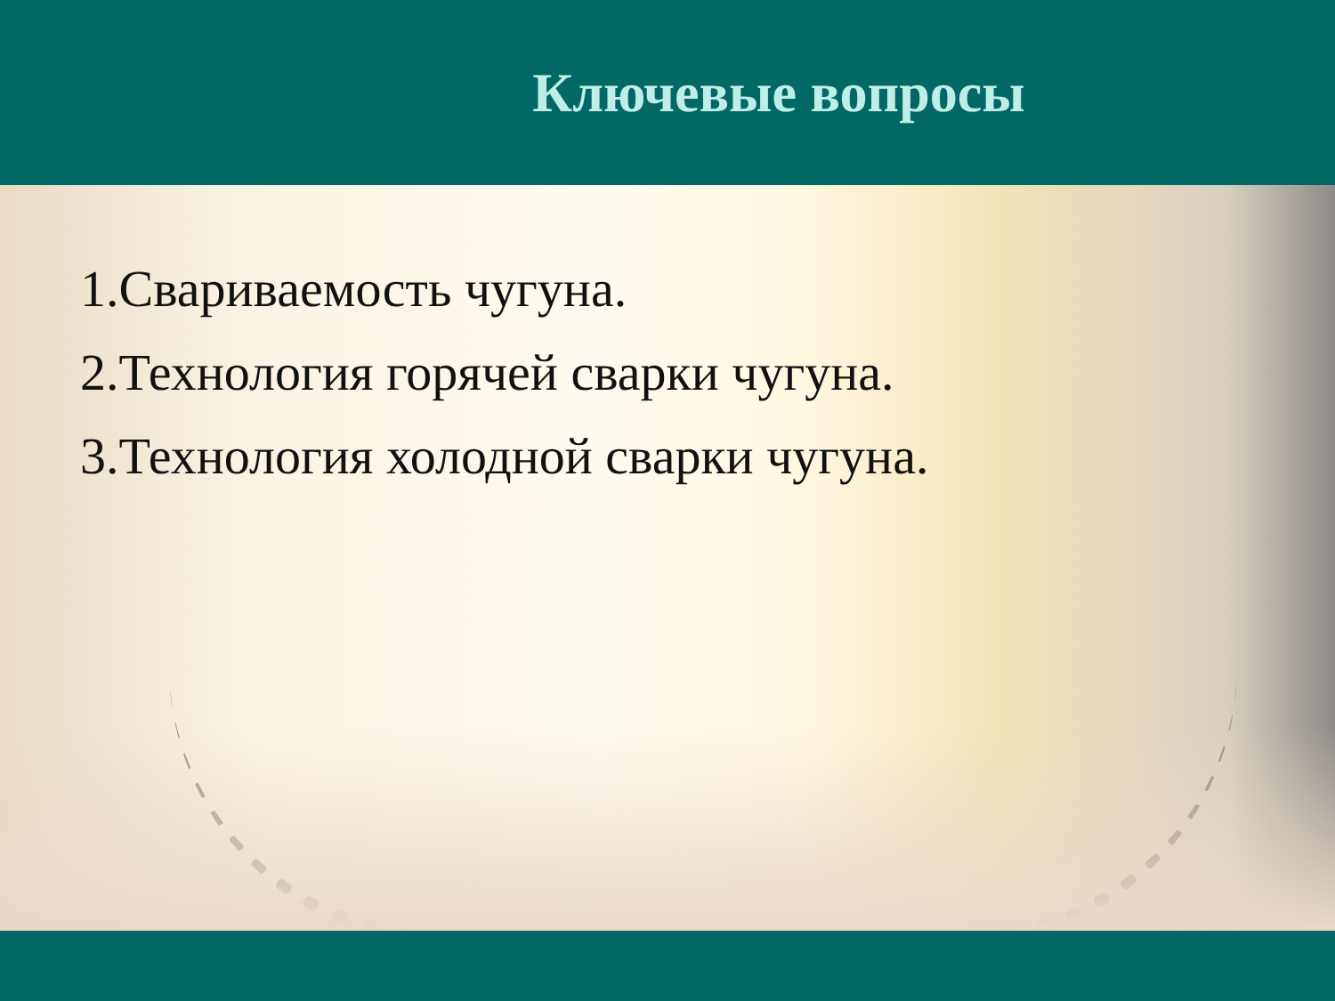Ключевые вопросы
1.Свариваемость чугуна.
2.Технология горячей сварки чугуна.
3.Технология холодной сварки чугуна.